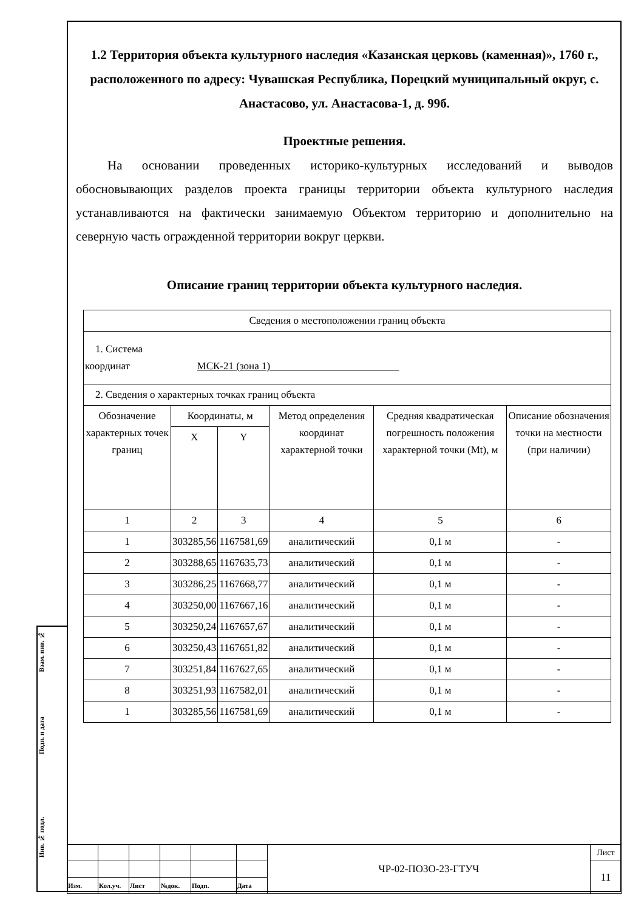Взам. инв. №
Подп. и дата
Инв. № подл.
1.2 Территория объекта культурного наследия «Казанская церковь (каменная)», 1760 г., расположенного по адресу: Чувашская Республика, Порецкий муниципальный округ, с. Анастасово, ул. Анастасова-1, д. 99б.
Проектные решения.
На основании проведенных историко-культурных исследований и выводов обосновывающих разделов проекта границы территории объекта культурного наследия устанавливаются на фактически занимаемую Объектом территорию и дополнительно на северную часть огражденной территории вокруг церкви.
Описание границ территории объекта культурного наследия.
| Сведения о местоположении границ объекта | | | | | |
| 1. Система координат МСК-21 (зона 1) | | | | | |
| 2. Сведения о характерных точках границ объекта | | | | | |
| Обозначение характерных точек границ | Координаты, м | | Метод определения координат характерной точки | Средняя квадратическая погрешность положения характерной точки (Mt), м | Описание обозначения точки на местности (при наличии) |
| | X | Y | | | |
| 1 | 2 | 3 | 4 | 5 | 6 |
| 1 | 303285,56 | 1167581,69 | аналитический | 0,1 м | - |
| 2 | 303288,65 | 1167635,73 | аналитический | 0,1 м | - |
| 3 | 303286,25 | 1167668,77 | аналитический | 0,1 м | - |
| 4 | 303250,00 | 1167667,16 | аналитический | 0,1 м | - |
| 5 | 303250,24 | 1167657,67 | аналитический | 0,1 м | - |
| 6 | 303250,43 | 1167651,82 | аналитический | 0,1 м | - |
| 7 | 303251,84 | 1167627,65 | аналитический | 0,1 м | - |
| 8 | 303251,93 | 1167582,01 | аналитический | 0,1 м | - |
| 1 | 303285,56 | 1167581,69 | аналитический | 0,1 м | - |
| | | | | | | ЧР-02-ПОЗО-23-ГТУЧ | Лист |
| | | | | | | | 11 |
| Изм. | Кол.уч. | Лист | №док. | Подп. | Дата | | |